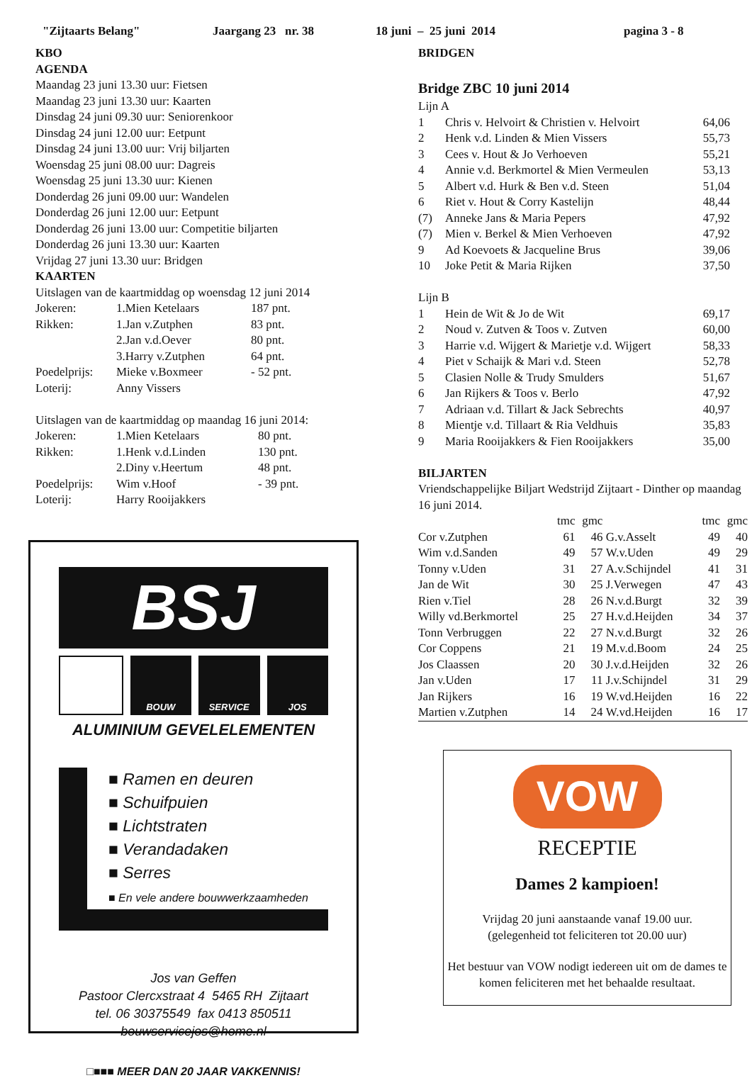"Zijtaarts Belang" Jaargang 23 nr. 38 18 juni – 25 juni 2014 pagina 3 - 8
KBO
AGENDA
Maandag 23 juni 13.30 uur: Fietsen
Maandag 23 juni 13.30 uur: Kaarten
Dinsdag 24 juni 09.30 uur: Seniorenkoor
Dinsdag 24 juni 12.00 uur: Eetpunt
Dinsdag 24 juni 13.00 uur: Vrij biljarten
Woensdag 25 juni 08.00 uur: Dagreis
Woensdag 25 juni 13.30 uur: Kienen
Donderdag 26 juni 09.00 uur: Wandelen
Donderdag 26 juni 12.00 uur: Eetpunt
Donderdag 26 juni 13.00 uur: Competitie biljarten
Donderdag 26 juni 13.30 uur: Kaarten
Vrijdag 27 juni 13.30 uur: Bridgen
KAARTEN
Uitslagen van de kaartmiddag op woensdag 12 juni 2014
| Jokeren: | 1.Mien Ketelaars | 187 pnt. |
| Rikken: | 1.Jan v.Zutphen | 83 pnt. |
| | 2.Jan v.d.Oever | 80 pnt. |
| | 3.Harry v.Zutphen | 64 pnt. |
| Poedelprijs: | Mieke v.Boxmeer | - 52 pnt. |
| Loterij: | Anny Vissers | |
Uitslagen van de kaartmiddag op maandag 16 juni 2014:
| Jokeren: | 1.Mien Ketelaars | 80 pnt. |
| Rikken: | 1.Henk v.d.Linden | 130 pnt. |
| | 2.Diny v.Heertum | 48 pnt. |
| Poedelprijs: | Wim v.Hoof | - 39 pnt. |
| Loterij: | Harry Rooijakkers | |
BSJ
BOUW SERVICE JOS
ALUMINIUM GEVELELEMENTEN
■ Ramen en deuren
■ Schuifpuien
■ Lichtstraten
■ Verandadaken
■ Serres
■ En vele andere bouwwerkzaamheden
Jos van Geffen
Pastoor Clercxstraat 4 5465 RH Zijtaart
tel. 06 30375549 fax 0413 850511
bouwservicejos@home.nl
□■■■ MEER DAN 20 JAAR VAKKENNIS!
BRIDGEN
Bridge ZBC 10 juni 2014
Lijn A
| 1 | Chris v. Helvoirt & Christien v. Helvoirt | 64,06 |
| 2 | Henk v.d. Linden & Mien Vissers | 55,73 |
| 3 | Cees v. Hout & Jo Verhoeven | 55,21 |
| 4 | Annie v.d. Berkmortel & Mien Vermeulen | 53,13 |
| 5 | Albert v.d. Hurk & Ben v.d. Steen | 51,04 |
| 6 | Riet v. Hout & Corry Kastelijn | 48,44 |
| (7) | Anneke Jans & Maria Pepers | 47,92 |
| (7) | Mien v. Berkel & Mien Verhoeven | 47,92 |
| 9 | Ad Koevoets & Jacqueline Brus | 39,06 |
| 10 | Joke Petit & Maria Rijken | 37,50 |
Lijn B
| 1 | Hein de Wit & Jo de Wit | 69,17 |
| 2 | Noud v. Zutven & Toos v. Zutven | 60,00 |
| 3 | Harrie v.d. Wijgert & Marietje v.d. Wijgert | 58,33 |
| 4 | Piet v Schaijk & Mari v.d. Steen | 52,78 |
| 5 | Clasien Nolle & Trudy Smulders | 51,67 |
| 6 | Jan Rijkers & Toos v. Berlo | 47,92 |
| 7 | Adriaan v.d. Tillart & Jack Sebrechts | 40,97 |
| 8 | Mientje v.d. Tillaart & Ria Veldhuis | 35,83 |
| 9 | Maria Rooijakkers & Fien Rooijakkers | 35,00 |
BILJARTEN
Vriendschappelijke Biljart Wedstrijd Zijtaart - Dinther op maandag 16 juni 2014.
| | tmc | gmc | | tmc | gmc |
| --- | --- | --- | --- | --- | --- |
| Cor v.Zutphen | 61 | 46 | G.v.Asselt | 49 | 40 |
| Wim v.d.Sanden | 49 | 57 | W.v.Uden | 49 | 29 |
| Tonny v.Uden | 31 | 27 | A.v.Schijndel | 41 | 31 |
| Jan de Wit | 30 | 25 | J.Verwegen | 47 | 43 |
| Rien v.Tiel | 28 | 26 | N.v.d.Burgt | 32 | 39 |
| Willy vd.Berkmortel | 25 | 27 | H.v.d.Heijden | 34 | 37 |
| Tonn Verbruggen | 22 | 27 | N.v.d.Burgt | 32 | 26 |
| Cor Coppens | 21 | 19 | M.v.d.Boom | 24 | 25 |
| Jos Claassen | 20 | 30 | J.v.d.Heijden | 32 | 26 |
| Jan v.Uden | 17 | 11 | J.v.Schijndel | 31 | 29 |
| Jan Rijkers | 16 | 19 | W.vd.Heijden | 16 | 22 |
| Martien v.Zutphen | 14 | 24 | W.vd.Heijden | 16 | 17 |
VOW
RECEPTIE
Dames 2 kampioen!
Vrijdag 20 juni aanstaande vanaf 19.00 uur.
(gelegenheid tot feliciteren tot 20.00 uur)
Het bestuur van VOW nodigt iedereen uit om de dames te komen feliciteren met het behaalde resultaat.